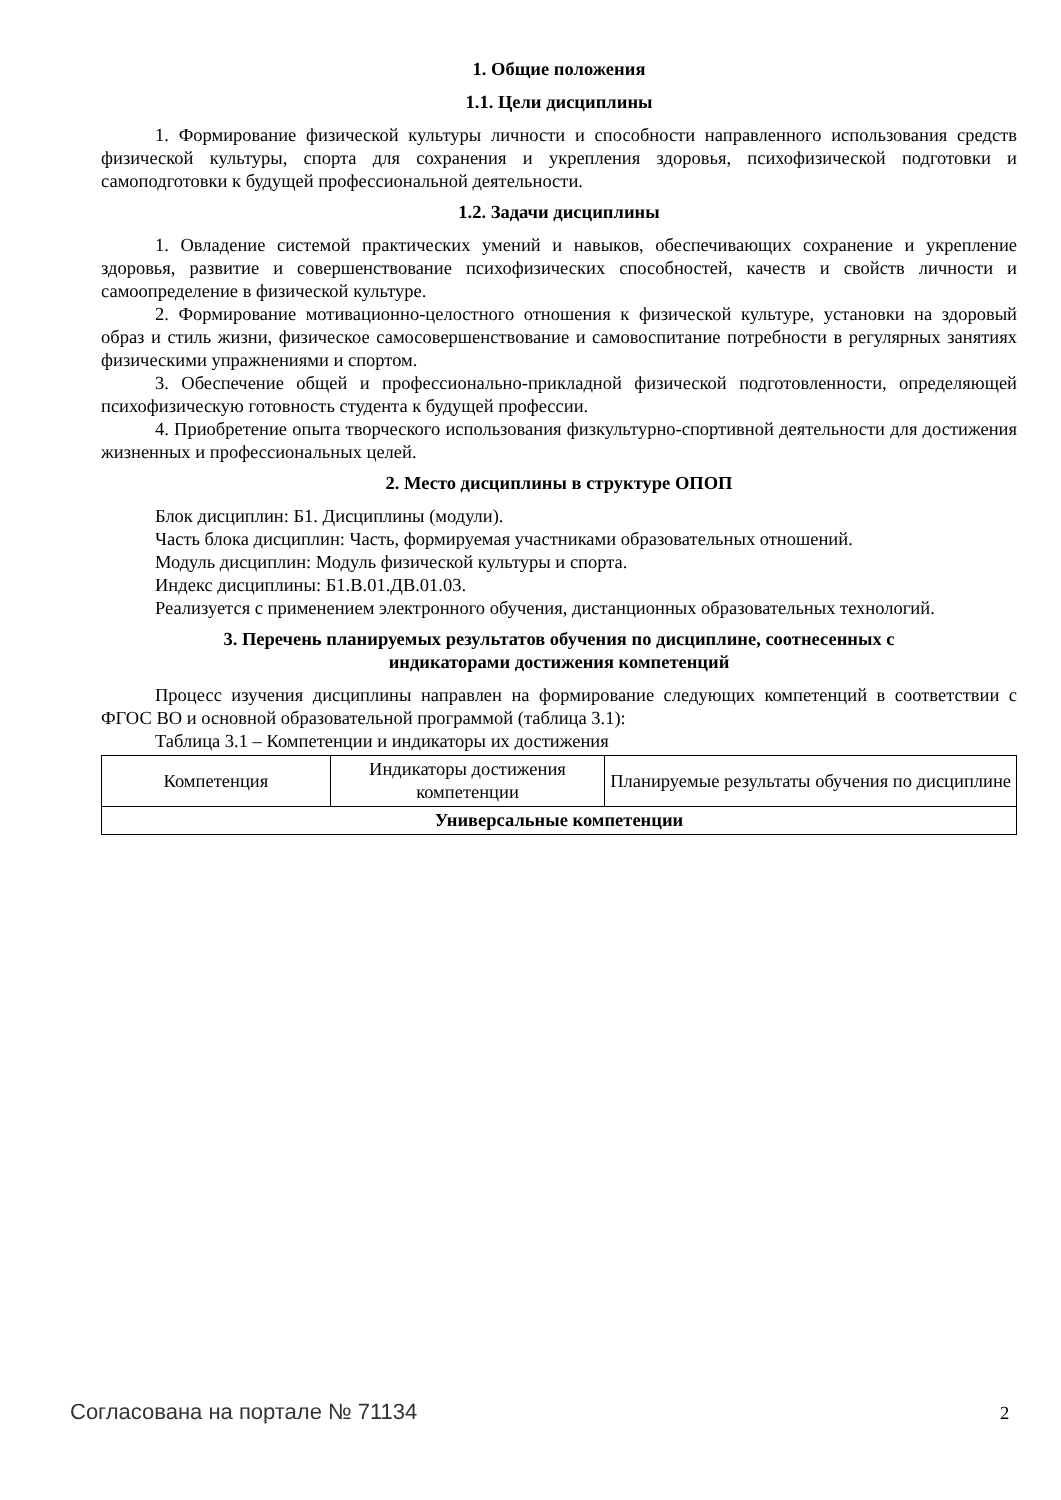1. Общие положения
1.1. Цели дисциплины
1. Формирование физической культуры личности и способности направленного использования средств физической культуры, спорта для сохранения и укрепления здоровья, психофизической подготовки и самоподготовки к будущей профессиональной деятельности.
1.2. Задачи дисциплины
1. Овладение системой практических умений и навыков, обеспечивающих сохранение и укрепление здоровья, развитие и совершенствование психофизических способностей, качеств и свойств личности и самоопределение в физической культуре.
2. Формирование мотивационно-целостного отношения к физической культуре, установки на здоровый образ и стиль жизни, физическое самосовершенствование и самовоспитание потребности в регулярных занятиях физическими упражнениями и спортом.
3. Обеспечение общей и профессионально-прикладной физической подготовленности, определяющей психофизическую готовность студента к будущей профессии.
4. Приобретение опыта творческого использования физкультурно-спортивной деятельности для достижения жизненных и профессиональных целей.
2. Место дисциплины в структуре ОПОП
Блок дисциплин: Б1. Дисциплины (модули).
Часть блока дисциплин: Часть, формируемая участниками образовательных отношений.
Модуль дисциплин: Модуль физической культуры и спорта.
Индекс дисциплины: Б1.В.01.ДВ.01.03.
Реализуется с применением электронного обучения, дистанционных образовательных технологий.
3. Перечень планируемых результатов обучения по дисциплине, соотнесенных с
индикаторами достижения компетенций
Процесс изучения дисциплины направлен на формирование следующих компетенций в соответствии с ФГОС ВО и основной образовательной программой (таблица 3.1):
Таблица 3.1 – Компетенции и индикаторы их достижения
| Компетенция | Индикаторы достижения компетенции | Планируемые результаты обучения по дисциплине |
| --- | --- | --- |
| Универсальные компетенции | | |
Согласована на портале № 71134 2